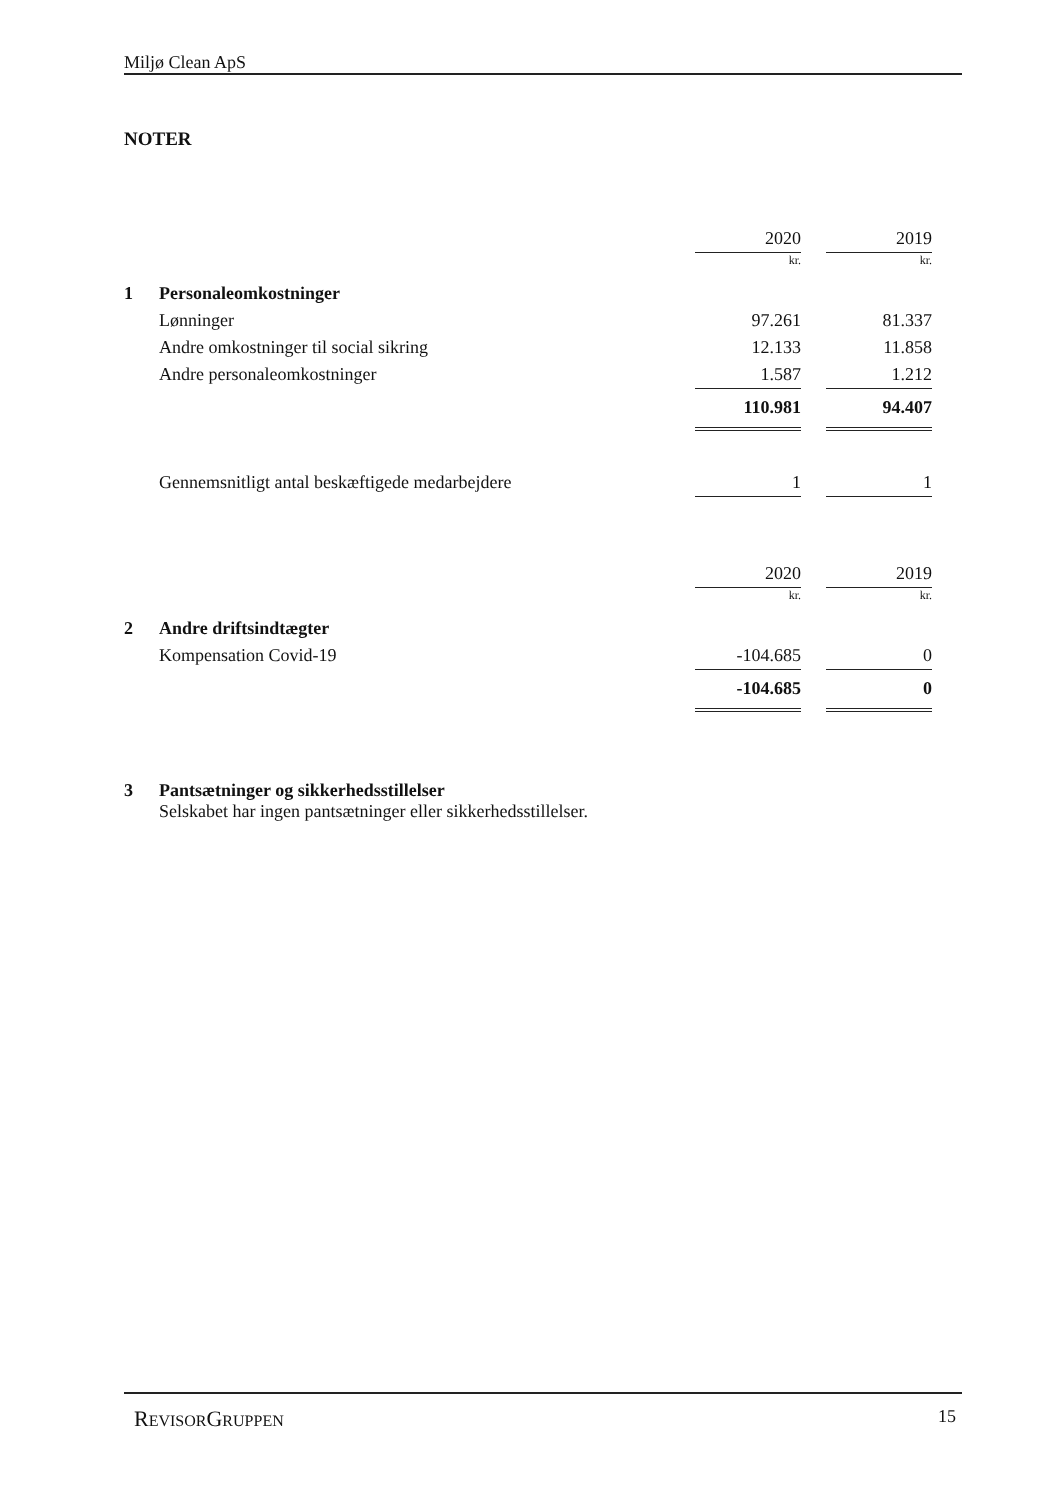Miljø Clean ApS
NOTER
| | | 2020 | | 2019 |
| | | kr. | | kr. |
| 1 | Personaleomkostninger | | | |
| | Lønninger | 97.261 | | 81.337 |
| | Andre omkostninger til social sikring | 12.133 | | 11.858 |
| | Andre personaleomkostninger | 1.587 | | 1.212 |
| | | 110.981 | | 94.407 |
| | Gennemsnitligt antal beskæftigede medarbejdere | 1 | | 1 |
| | | 2020 | | 2019 |
| | | kr. | | kr. |
| 2 | Andre driftsindtægter | | | |
| | Kompensation Covid-19 | -104.685 | | 0 |
| | | -104.685 | | 0 |
3 Pantsætninger og sikkerhedsstillelser
Selskabet har ingen pantsætninger eller sikkerhedsstillelser.
REVISORGRUPPEN 15